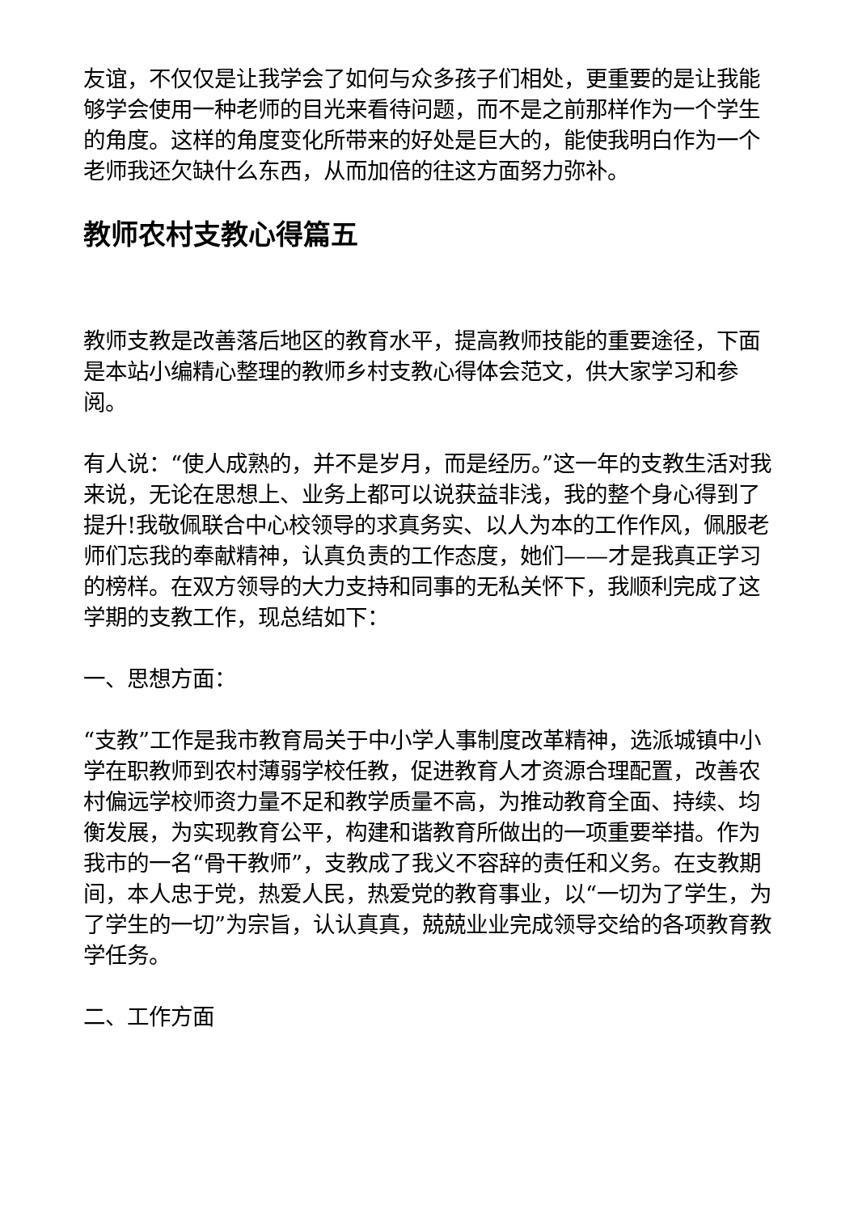友谊，不仅仅是让我学会了如何与众多孩子们相处，更重要的是让我能够学会使用一种老师的目光来看待问题，而不是之前那样作为一个学生的角度。这样的角度变化所带来的好处是巨大的，能使我明白作为一个老师我还欠缺什么东西，从而加倍的往这方面努力弥补。
教师农村支教心得篇五
教师支教是改善落后地区的教育水平，提高教师技能的重要途径，下面是本站小编精心整理的教师乡村支教心得体会范文，供大家学习和参阅。
有人说：“使人成熟的，并不是岁月，而是经历。”这一年的支教生活对我来说，无论在思想上、业务上都可以说获益非浅，我的整个身心得到了提升!我敬佩联合中心校领导的求真务实、以人为本的工作作风，佩服老师们忘我的奉献精神，认真负责的工作态度，她们——才是我真正学习的榜样。在双方领导的大力支持和同事的无私关怀下，我顺利完成了这学期的支教工作，现总结如下：
一、思想方面：
“支教”工作是我市教育局关于中小学人事制度改革精神，选派城镇中小学在职教师到农村薄弱学校任教，促进教育人才资源合理配置，改善农村偏远学校师资力量不足和教学质量不高，为推动教育全面、持续、均衡发展，为实现教育公平，构建和谐教育所做出的一项重要举措。作为我市的一名“骨干教师”，支教成了我义不容辞的责任和义务。在支教期间，本人忠于党，热爱人民，热爱党的教育事业，以“一切为了学生，为了学生的一切”为宗旨，认认真真，兢兢业业完成领导交给的各项教育教学任务。
二、工作方面